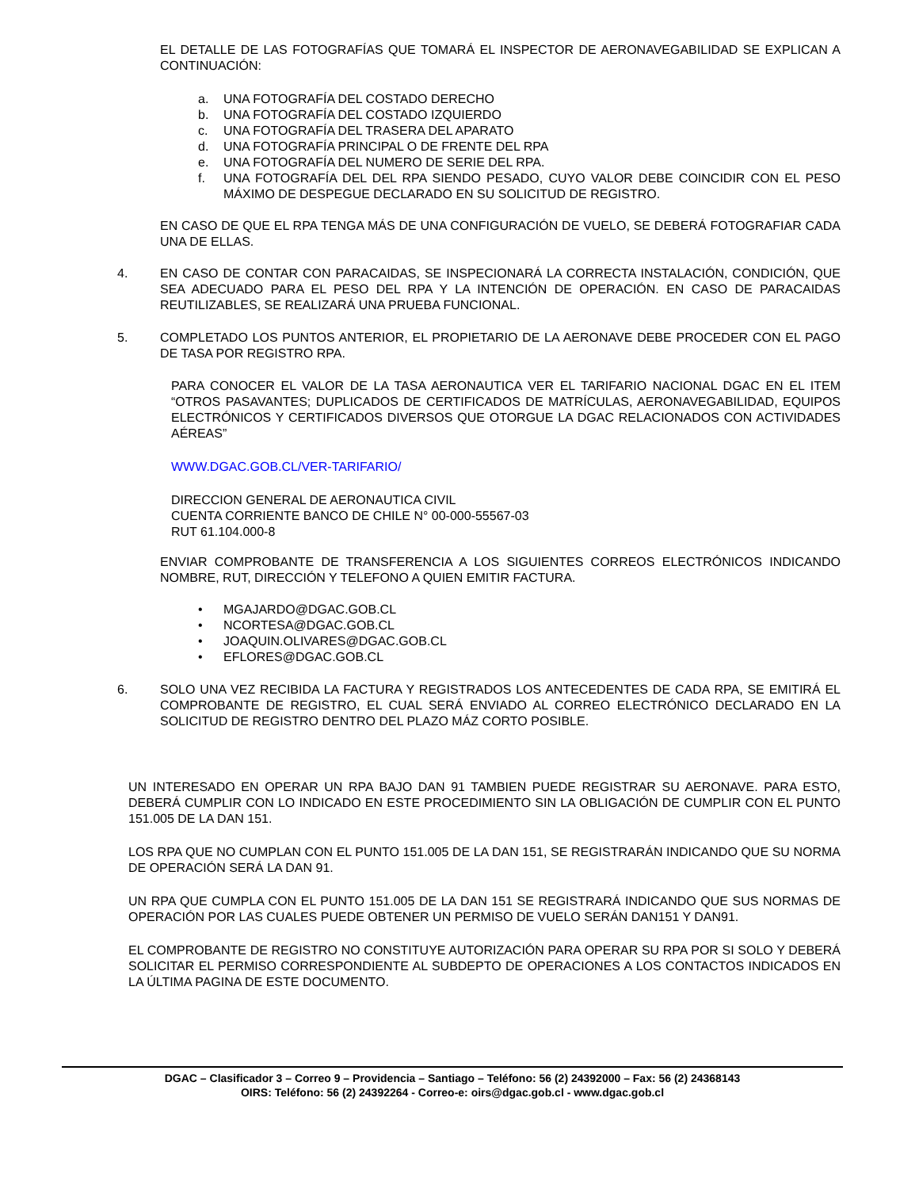EL DETALLE DE LAS FOTOGRAFÍAS QUE TOMARÁ EL INSPECTOR DE AERONAVEGABILIDAD SE EXPLICAN A CONTINUACIÓN:
a. UNA FOTOGRAFÍA DEL COSTADO DERECHO
b. UNA FOTOGRAFÍA DEL COSTADO IZQUIERDO
c. UNA FOTOGRAFÍA DEL TRASERA DEL APARATO
d. UNA FOTOGRAFÍA PRINCIPAL O DE FRENTE DEL RPA
e. UNA FOTOGRAFÍA DEL NUMERO DE SERIE DEL RPA.
f. UNA FOTOGRAFÍA DEL DEL RPA SIENDO PESADO, CUYO VALOR DEBE COINCIDIR CON EL PESO MÁXIMO DE DESPEGUE DECLARADO EN SU SOLICITUD DE REGISTRO.
EN CASO DE QUE EL RPA TENGA MÁS DE UNA CONFIGURACIÓN DE VUELO, SE DEBERÁ FOTOGRAFIAR CADA UNA DE ELLAS.
4. EN CASO DE CONTAR CON PARACAIDAS, SE INSPECIONARÁ LA CORRECTA INSTALACIÓN, CONDICIÓN, QUE SEA ADECUADO PARA EL PESO DEL RPA Y LA INTENCIÓN DE OPERACIÓN. EN CASO DE PARACAIDAS REUTILIZABLES, SE REALIZARÁ UNA PRUEBA FUNCIONAL.
5. COMPLETADO LOS PUNTOS ANTERIOR, EL PROPIETARIO DE LA AERONAVE DEBE PROCEDER CON EL PAGO DE TASA POR REGISTRO RPA.
PARA CONOCER EL VALOR DE LA TASA AERONAUTICA VER EL TARIFARIO NACIONAL DGAC EN EL ITEM “OTROS PASAVANTES; DUPLICADOS DE CERTIFICADOS DE MATRÍCULAS, AERONAVEGABILIDAD, EQUIPOS ELECTRÓNICOS Y CERTIFICADOS DIVERSOS QUE OTORGUE LA DGAC RELACIONADOS CON ACTIVIDADES AÉREAS”
WWW.DGAC.GOB.CL/VER-TARIFARIO/
DIRECCION GENERAL DE AERONAUTICA CIVIL
CUENTA CORRIENTE BANCO DE CHILE N° 00-000-55567-03
RUT 61.104.000-8
ENVIAR COMPROBANTE DE TRANSFERENCIA A LOS SIGUIENTES CORREOS ELECTRÓNICOS INDICANDO NOMBRE, RUT, DIRECCIÓN Y TELEFONO A QUIEN EMITIR FACTURA.
• MGAJARDO@DGAC.GOB.CL
• NCORTESA@DGAC.GOB.CL
• JOAQUIN.OLIVARES@DGAC.GOB.CL
• EFLORES@DGAC.GOB.CL
6. SOLO UNA VEZ RECIBIDA LA FACTURA Y REGISTRADOS LOS ANTECEDENTES DE CADA RPA, SE EMITIRÁ EL COMPROBANTE DE REGISTRO, EL CUAL SERÁ ENVIADO AL CORREO ELECTRÓNICO DECLARADO EN LA SOLICITUD DE REGISTRO DENTRO DEL PLAZO MÁZ CORTO POSIBLE.
UN INTERESADO EN OPERAR UN RPA BAJO DAN 91 TAMBIEN PUEDE REGISTRAR SU AERONAVE. PARA ESTO, DEBERÁ CUMPLIR CON LO INDICADO EN ESTE PROCEDIMIENTO SIN LA OBLIGACIÓN DE CUMPLIR CON EL PUNTO 151.005 DE LA DAN 151.
LOS RPA QUE NO CUMPLAN CON EL PUNTO 151.005 DE LA DAN 151, SE REGISTRARÁN INDICANDO QUE SU NORMA DE OPERACIÓN SERÁ LA DAN 91.
UN RPA QUE CUMPLA CON EL PUNTO 151.005 DE LA DAN 151 SE REGISTRARÁ INDICANDO QUE SUS NORMAS DE OPERACIÓN POR LAS CUALES PUEDE OBTENER UN PERMISO DE VUELO SERÁN DAN151 Y DAN91.
EL COMPROBANTE DE REGISTRO NO CONSTITUYE AUTORIZACIÓN PARA OPERAR SU RPA POR SI SOLO Y DEBERÁ SOLICITAR EL PERMISO CORRESPONDIENTE AL SUBDEPTO DE OPERACIONES A LOS CONTACTOS INDICADOS EN LA ÚLTIMA PAGINA DE ESTE DOCUMENTO.
DGAC – Clasificador 3 – Correo 9 – Providencia – Santiago – Teléfono: 56 (2) 24392000 – Fax: 56 (2) 24368143
OIRS: Teléfono: 56 (2) 24392264 - Correo-e: oirs@dgac.gob.cl - www.dgac.gob.cl